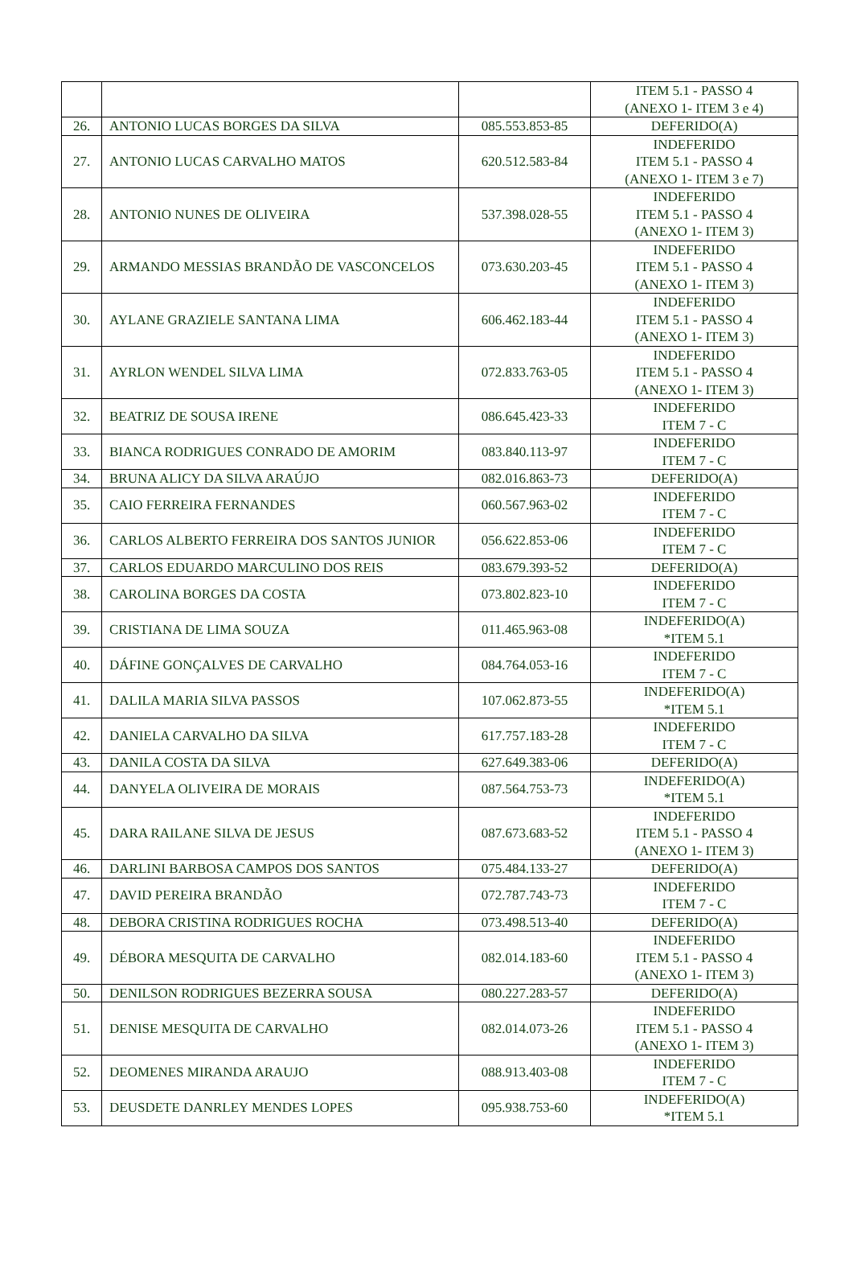| | | | ITEM 5.1 - PASSO 4 (ANEXO 1- ITEM 3 e 4) |
| 26. | ANTONIO LUCAS BORGES DA SILVA | 085.553.853-85 | DEFERIDO(A) |
| 27. | ANTONIO LUCAS CARVALHO MATOS | 620.512.583-84 | INDEFERIDO ITEM 5.1 - PASSO 4 (ANEXO 1- ITEM 3 e 7) |
| 28. | ANTONIO NUNES DE OLIVEIRA | 537.398.028-55 | INDEFERIDO ITEM 5.1 - PASSO 4 (ANEXO 1- ITEM 3) |
| 29. | ARMANDO MESSIAS BRANDÃO DE VASCONCELOS | 073.630.203-45 | INDEFERIDO ITEM 5.1 - PASSO 4 (ANEXO 1- ITEM 3) |
| 30. | AYLANE GRAZIELE SANTANA LIMA | 606.462.183-44 | INDEFERIDO ITEM 5.1 - PASSO 4 (ANEXO 1- ITEM 3) |
| 31. | AYRLON WENDEL SILVA LIMA | 072.833.763-05 | INDEFERIDO ITEM 5.1 - PASSO 4 (ANEXO 1- ITEM 3) |
| 32. | BEATRIZ DE SOUSA IRENE | 086.645.423-33 | INDEFERIDO ITEM 7 - C |
| 33. | BIANCA RODRIGUES CONRADO DE AMORIM | 083.840.113-97 | INDEFERIDO ITEM 7 - C |
| 34. | BRUNA ALICY DA SILVA ARAÚJO | 082.016.863-73 | DEFERIDO(A) |
| 35. | CAIO FERREIRA FERNANDES | 060.567.963-02 | INDEFERIDO ITEM 7 - C |
| 36. | CARLOS ALBERTO FERREIRA DOS SANTOS JUNIOR | 056.622.853-06 | INDEFERIDO ITEM 7 - C |
| 37. | CARLOS EDUARDO MARCULINO DOS REIS | 083.679.393-52 | DEFERIDO(A) |
| 38. | CAROLINA BORGES DA COSTA | 073.802.823-10 | INDEFERIDO ITEM 7 - C |
| 39. | CRISTIANA DE LIMA SOUZA | 011.465.963-08 | INDEFERIDO(A) *ITEM 5.1 |
| 40. | DÁFINE GONÇALVES DE CARVALHO | 084.764.053-16 | INDEFERIDO ITEM 7 - C |
| 41. | DALILA MARIA SILVA PASSOS | 107.062.873-55 | INDEFERIDO(A) *ITEM 5.1 |
| 42. | DANIELA CARVALHO DA SILVA | 617.757.183-28 | INDEFERIDO ITEM 7 - C |
| 43. | DANILA COSTA DA SILVA | 627.649.383-06 | DEFERIDO(A) |
| 44. | DANYELA OLIVEIRA DE MORAIS | 087.564.753-73 | INDEFERIDO(A) *ITEM 5.1 |
| 45. | DARA RAILANE SILVA DE JESUS | 087.673.683-52 | INDEFERIDO ITEM 5.1 - PASSO 4 (ANEXO 1- ITEM 3) |
| 46. | DARLINI BARBOSA CAMPOS DOS SANTOS | 075.484.133-27 | DEFERIDO(A) |
| 47. | DAVID PEREIRA BRANDÃO | 072.787.743-73 | INDEFERIDO ITEM 7 - C |
| 48. | DEBORA CRISTINA RODRIGUES ROCHA | 073.498.513-40 | DEFERIDO(A) |
| 49. | DÉBORA MESQUITA DE CARVALHO | 082.014.183-60 | INDEFERIDO ITEM 5.1 - PASSO 4 (ANEXO 1- ITEM 3) |
| 50. | DENILSON RODRIGUES BEZERRA SOUSA | 080.227.283-57 | DEFERIDO(A) |
| 51. | DENISE MESQUITA DE CARVALHO | 082.014.073-26 | INDEFERIDO ITEM 5.1 - PASSO 4 (ANEXO 1- ITEM 3) |
| 52. | DEOMENES MIRANDA ARAUJO | 088.913.403-08 | INDEFERIDO ITEM 7 - C |
| 53. | DEUSDETE DANRLEY MENDES LOPES | 095.938.753-60 | INDEFERIDO(A) *ITEM 5.1 |